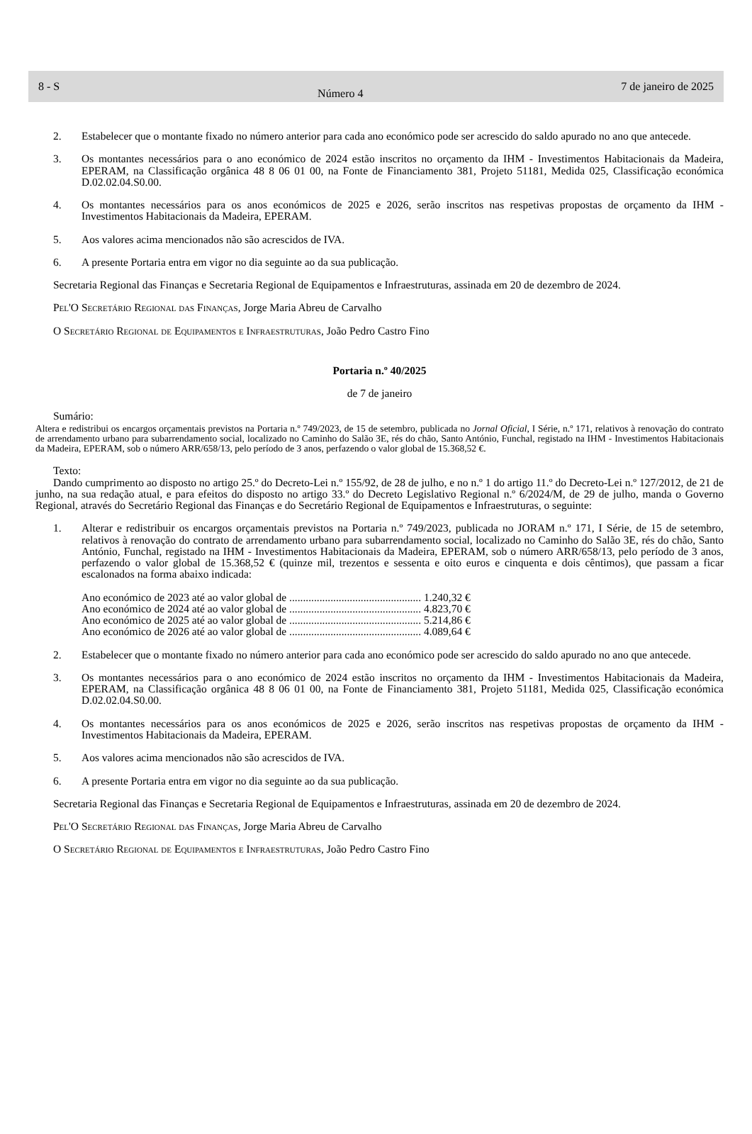8 - S Número 4 7 de janeiro de 2025
2. Estabelecer que o montante fixado no número anterior para cada ano económico pode ser acrescido do saldo apurado no ano que antecede.
3. Os montantes necessários para o ano económico de 2024 estão inscritos no orçamento da IHM - Investimentos Habitacionais da Madeira, EPERAM, na Classificação orgânica 48 8 06 01 00, na Fonte de Financiamento 381, Projeto 51181, Medida 025, Classificação económica D.02.02.04.S0.00.
4. Os montantes necessários para os anos económicos de 2025 e 2026, serão inscritos nas respetivas propostas de orçamento da IHM - Investimentos Habitacionais da Madeira, EPERAM.
5. Aos valores acima mencionados não são acrescidos de IVA.
6. A presente Portaria entra em vigor no dia seguinte ao da sua publicação.
Secretaria Regional das Finanças e Secretaria Regional de Equipamentos e Infraestruturas, assinada em 20 de dezembro de 2024.
Pel'O Secretário Regional das Finanças, Jorge Maria Abreu de Carvalho
O Secretário Regional de Equipamentos e Infraestruturas, João Pedro Castro Fino
Portaria n.º 40/2025
de 7 de janeiro
Sumário:
Altera e redistribui os encargos orçamentais previstos na Portaria n.º 749/2023, de 15 de setembro, publicada no Jornal Oficial, I Série, n.º 171, relativos à renovação do contrato de arrendamento urbano para subarrendamento social, localizado no Caminho do Salão 3E, rés do chão, Santo António, Funchal, registado na IHM - Investimentos Habitacionais da Madeira, EPERAM, sob o número ARR/658/13, pelo período de 3 anos, perfazendo o valor global de 15.368,52 €.
Texto:
Dando cumprimento ao disposto no artigo 25.º do Decreto-Lei n.º 155/92, de 28 de julho, e no n.º 1 do artigo 11.º do Decreto-Lei n.º 127/2012, de 21 de junho, na sua redação atual, e para efeitos do disposto no artigo 33.º do Decreto Legislativo Regional n.º 6/2024/M, de 29 de julho, manda o Governo Regional, através do Secretário Regional das Finanças e do Secretário Regional de Equipamentos e Infraestruturas, o seguinte:
1. Alterar e redistribuir os encargos orçamentais previstos na Portaria n.º 749/2023, publicada no JORAM n.º 171, I Série, de 15 de setembro, relativos à renovação do contrato de arrendamento urbano para subarrendamento social, localizado no Caminho do Salão 3E, rés do chão, Santo António, Funchal, registado na IHM - Investimentos Habitacionais da Madeira, EPERAM, sob o número ARR/658/13, pelo período de 3 anos, perfazendo o valor global de 15.368,52 € (quinze mil, trezentos e sessenta e oito euros e cinquenta e dois cêntimos), que passam a ficar escalonados na forma abaixo indicada:
Ano económico de 2023 até ao valor global de ................................................ 1.240,32 €
Ano económico de 2024 até ao valor global de ................................................ 4.823,70 €
Ano económico de 2025 até ao valor global de ................................................ 5.214,86 €
Ano económico de 2026 até ao valor global de ................................................ 4.089,64 €
2. Estabelecer que o montante fixado no número anterior para cada ano económico pode ser acrescido do saldo apurado no ano que antecede.
3. Os montantes necessários para o ano económico de 2024 estão inscritos no orçamento da IHM - Investimentos Habitacionais da Madeira, EPERAM, na Classificação orgânica 48 8 06 01 00, na Fonte de Financiamento 381, Projeto 51181, Medida 025, Classificação económica D.02.02.04.S0.00.
4. Os montantes necessários para os anos económicos de 2025 e 2026, serão inscritos nas respetivas propostas de orçamento da IHM - Investimentos Habitacionais da Madeira, EPERAM.
5. Aos valores acima mencionados não são acrescidos de IVA.
6. A presente Portaria entra em vigor no dia seguinte ao da sua publicação.
Secretaria Regional das Finanças e Secretaria Regional de Equipamentos e Infraestruturas, assinada em 20 de dezembro de 2024.
Pel'O Secretário Regional das Finanças, Jorge Maria Abreu de Carvalho
O Secretário Regional de Equipamentos e Infraestruturas, João Pedro Castro Fino